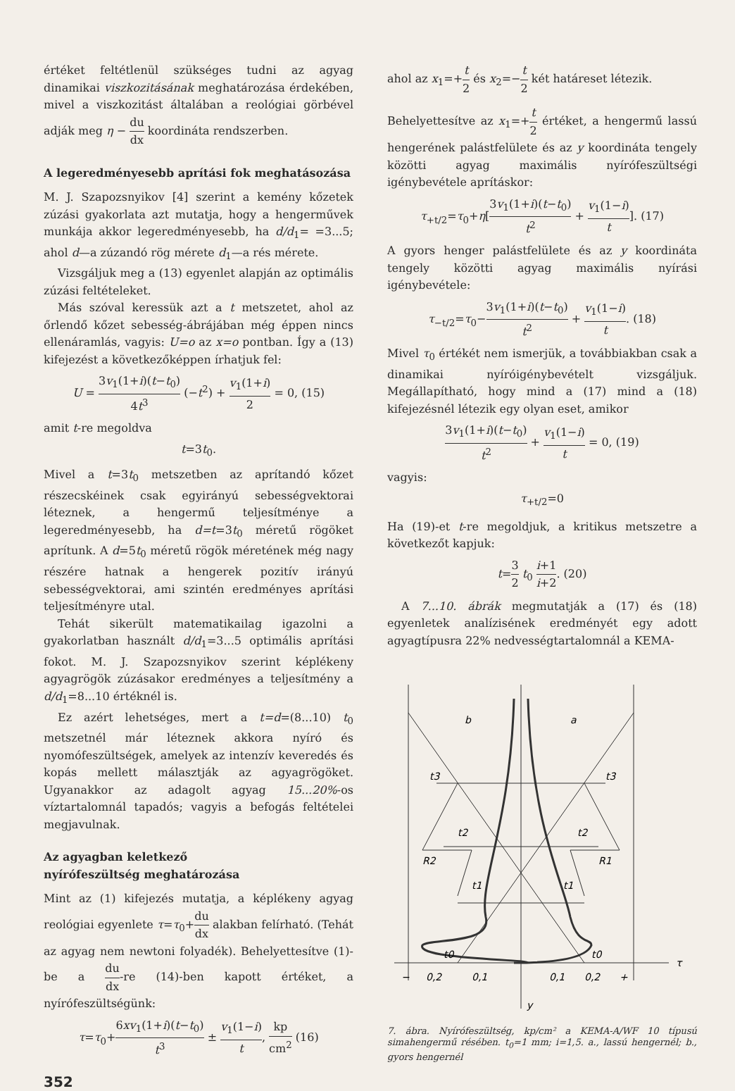értéket feltétlenül szükséges tudni az agyag dinamikai viszkozitásának meghatározása érdekében, mivel a viszkozitást általában a reológiai görbével adják meg η − du dx koordináta rendszerben.
A legeredményesebb aprítási fok meghatásozása
M. J. Szapozsnyikov [4] szerint a kemény kőzetek zúzási gyakorlata azt mutatja, hogy a hengerművek munkája akkor legeredményesebb, ha d/d<sub>1</sub>= =3...5; ahol d—a zúzandó rög mérete d<sub>1</sub>—a rés mérete.
Vizsgáljuk meg a (13) egyenlet alapján az optimális zúzási feltételeket.
Más szóval keressük azt a t metszetet, ahol az őrlendő kőzet sebesség-ábrájában még éppen nincs ellenáramlás, vagyis: U=o az x=o pontban. Így a (13) kifejezést a következőképpen írhatjuk fel:
U = 3v<sub>1</sub>(1+i)(t−t<sub>0</sub>) 4t<sup>3</sup> (−t<sup>2</sup>) + v<sub>1</sub>(1+i) 2 = 0, (15)
amit t-re megoldva
t=3t<sub>0</sub>.
Mivel a t=3t<sub>0</sub> metszetben az aprítandó kőzet részecskéinek csak egyirányú sebességvektorai léteznek, a hengermű teljesítménye a legeredményesebb, ha d=t=3t<sub>0</sub> méretű rögöket aprítunk. A d=5t<sub>0</sub> méretű rögök méretének még nagy részére hatnak a hengerek pozitív irányú sebességvektorai, ami szintén eredményes aprítási teljesítményre utal.
Tehát sikerült matematikailag igazolni a gyakorlatban használt d/d<sub>1</sub>=3...5 optimális aprítási fokot. M. J. Szapozsnyikov szerint képlékeny agyagrögök zúzásakor eredményes a teljesítmény a d/d<sub>1</sub>=8...10 értéknél is.
Ez azért lehetséges, mert a t=d=(8...10) t<sub>0</sub> metszetnél már léteznek akkora nyíró és nyomófeszültségek, amelyek az intenzív keveredés és kopás mellett málasztják az agyagrögöket. Ugyanakkor az adagolt agyag 15...20%-os víztartalomnál tapadós; vagyis a befogás feltételei megjavulnak.
Az agyagban keletkező
nyírófeszültség meghatározása
Mint az (1) kifejezés mutatja, a képlékeny agyag reológiai egyenlete τ=τ<sub>0</sub>+du dx alakban felírható. (Tehát az agyag nem newtoni folyadék). Behelyettesítve (1)-be a du dx-re (14)-ben kapott értéket, a nyírófeszültségünk:
τ=τ<sub>0</sub>+6xv<sub>1</sub>(1+i)(t−t<sub>0</sub>) t<sup>3</sup> ± v<sub>1</sub>(1−i) t, kp cm<sup>2</sup> (16)
352
ahol az x<sub>1</sub>=+t 2 és x<sub>2</sub>=−t 2 két határeset létezik.
Behelyettesítve az x<sub>1</sub>=+t 2 értéket, a hengermű lassú hengerének palástfelülete és az y koordináta tengely közötti agyag maximális nyírófeszültségi igénybevétele aprításkor:
τ<sub>+t/2</sub>=τ<sub>0</sub>+η[3v<sub>1</sub>(1+i)(t−t<sub>0</sub>) t<sup>2</sup> + v<sub>1</sub>(1−i) t]. (17)
A gyors henger palástfelülete és az y koordináta tengely közötti agyag maximális nyírási igénybevétele:
τ<sub>−t/2</sub>=τ<sub>0</sub>−3v<sub>1</sub>(1+i)(t−t<sub>0</sub>) t<sup>2</sup> + v<sub>1</sub>(1−i) t. (18)
Mivel τ<sub>0</sub> értékét nem ismerjük, a továbbiakban csak a dinamikai nyíróigénybevételt vizsgáljuk. Megállapítható, hogy mind a (17) mind a (18) kifejezésnél létezik egy olyan eset, amikor
3v<sub>1</sub>(1+i)(t−t<sub>0</sub>) t<sup>2</sup> + v<sub>1</sub>(1−i) t = 0, (19)
vagyis:
τ<sub>+t/2</sub>=0
Ha (19)-et t-re megoldjuk, a kritikus metszetre a következőt kapjuk:
t=3 2 t<sub>0</sub> i+1 i+2. (20)
A 7...10. ábrák megmutatják a (17) és (18) egyenletek analízisének eredményét egy adott agyagtípusra 22% nedvességtartalomnál a KEMA-
b
a
t3
t3
t2
t2
R2
R1
t1
t1
t0
t0
−
0,2
0,1
0,1
0,2
+
τ
y
7. ábra. Nyírófeszültség, kp/cm² a KEMA-A/WF 10 típusú simahengermű résében. t<sub>0</sub>=1 mm; i=1,5. a., lassú hengernél; b., gyors hengernél